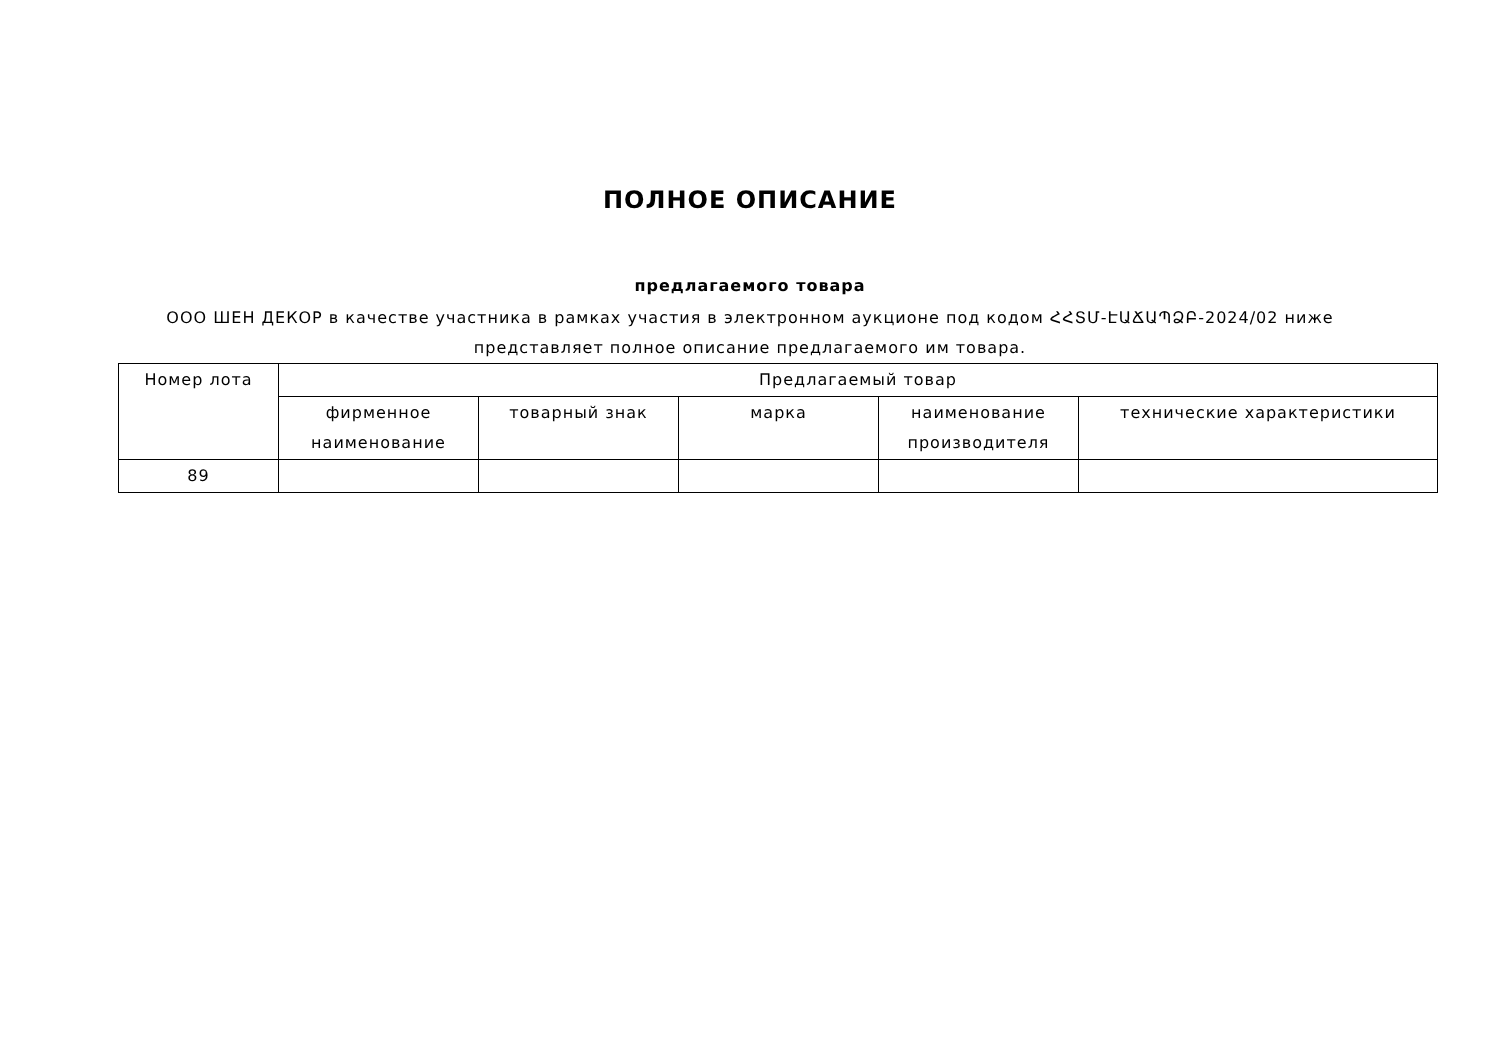ПОЛНОЕ ОПИСАНИЕ
предлагаемого товара
ООО ШЕН ДЕКОР в качестве участника в рамках участия в электронном аукционе под кодом ՀՀՏՄ-ԷԱՃԱՊՁԲ-2024/02 ниже представляет полное описание предлагаемого им товара.
| Номер лота | Предлагаемый товар | | | | |
| --- | --- | --- | --- | --- | --- |
| | фирменное наименование | товарный знак | марка | наименование производителя | технические характеристики |
| 89 | | | | | |